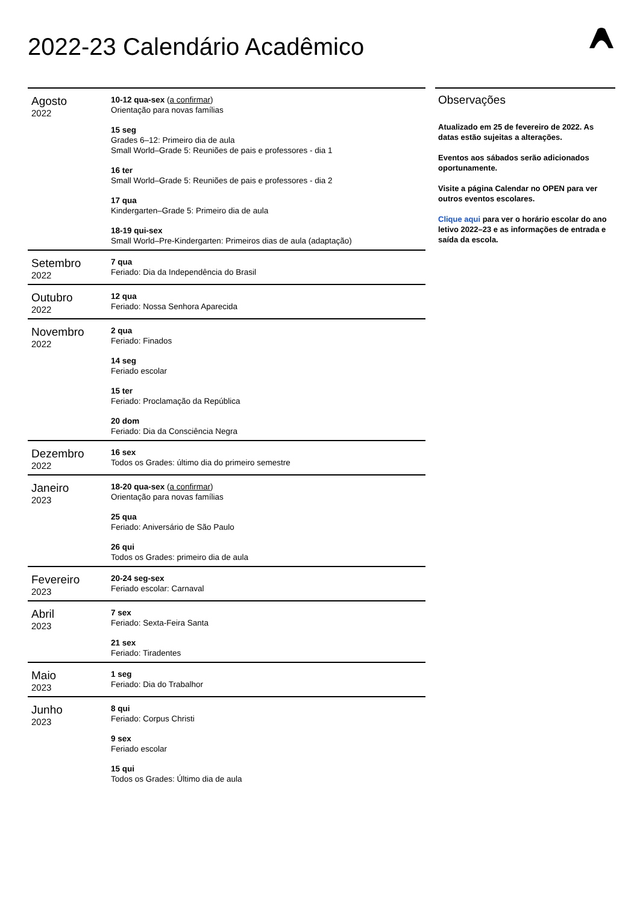2022-23 Calendário Acadêmico
| Agosto 2022 | 10-12 qua-sex ( a confirmar ) Orientação para novas famílias 15 seg Grades 6–12: Primeiro dia de aula Small World–Grade 5: Reuniões de pais e professores - dia 1 16 ter Small World–Grade 5: Reuniões de pais e professores - dia 2 17 qua Kindergarten–Grade 5: Primeiro dia de aula 18-19 qui-sex Small World–Pre-Kindergarten: Primeiros dias de aula (adaptação) |
| Setembro 2022 | 7 qua Feriado: Dia da Independência do Brasil |
| Outubro 2022 | 12 qua Feriado: Nossa Senhora Aparecida |
| Novembro 2022 | 2 qua Feriado: Finados 14 seg Feriado escolar 15 ter Feriado: Proclamação da República 20 dom Feriado: Dia da Consciência Negra |
| Dezembro 2022 | 16 sex Todos os Grades: último dia do primeiro semestre |
| Janeiro 2023 | 18-20 qua-sex ( a confirmar ) Orientação para novas famílias 25 qua Feriado: Aniversário de São Paulo 26 qui Todos os Grades: primeiro dia de aula |
| Fevereiro 2023 | 20-24 seg-sex Feriado escolar: Carnaval |
| Abril 2023 | 7 sex Feriado: Sexta-Feira Santa 21 sex Feriado: Tiradentes |
| Maio 2023 | 1 seg Feriado: Dia do Trabalhor |
| Junho 2023 | 8 qui Feriado: Corpus Christi 9 sex Feriado escolar 15 qui Todos os Grades: Último dia de aula |
Observações
Atualizado em 25 de fevereiro de 2022. As datas estão sujeitas a alterações.
Eventos aos sábados serão adicionados oportunamente.
Visite a página Calendar no OPEN para ver outros eventos escolares.
Clique aqui para ver o horário escolar do ano letivo 2022–23 e as informações de entrada e saída da escola.